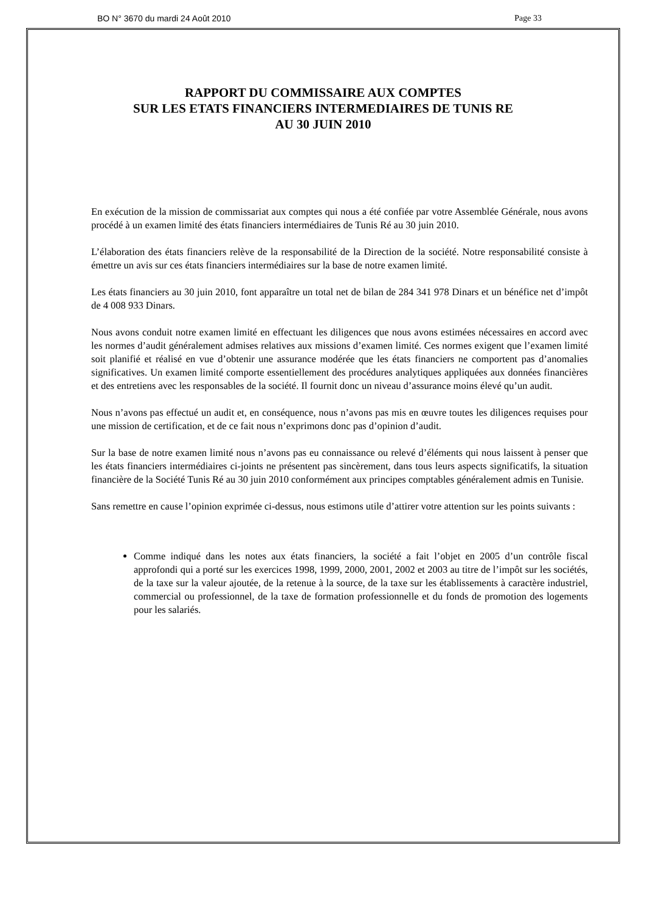BO N° 3670 du mardi 24 Août 2010 Page 33
RAPPORT DU COMMISSAIRE AUX COMPTES
SUR LES ETATS FINANCIERS INTERMEDIAIRES DE TUNIS RE
AU 30 JUIN 2010
En exécution de la mission de commissariat aux comptes qui nous a été confiée par votre Assemblée Générale, nous avons procédé à un examen limité des états financiers intermédiaires de Tunis Ré au 30 juin 2010.
L’élaboration des états financiers relève de la responsabilité de la Direction de la société. Notre responsabilité consiste à émettre un avis sur ces états financiers intermédiaires sur la base de notre examen limité.
Les états financiers au 30 juin 2010, font apparaître un total net de bilan de 284 341 978 Dinars et un bénéfice net d’impôt de 4 008 933 Dinars.
Nous avons conduit notre examen limité en effectuant les diligences que nous avons estimées nécessaires en accord avec les normes d’audit généralement admises relatives aux missions d’examen limité. Ces normes exigent que l’examen limité soit planifié et réalisé en vue d’obtenir une assurance modérée que les états financiers ne comportent pas d’anomalies significatives. Un examen limité comporte essentiellement des procédures analytiques appliquées aux données financières et des entretiens avec les responsables de la société. Il fournit donc un niveau d’assurance moins élevé qu’un audit.
Nous n’avons pas effectué un audit et, en conséquence, nous n’avons pas mis en œuvre toutes les diligences requises pour une mission de certification, et de ce fait nous n’exprimons donc pas d’opinion d’audit.
Sur la base de notre examen limité nous n’avons pas eu connaissance ou relevé d’éléments qui nous laissent à penser que les états financiers intermédiaires ci-joints ne présentent pas sincèrement, dans tous leurs aspects significatifs, la situation financière de la Société Tunis Ré au 30 juin 2010 conformément aux principes comptables généralement admis en Tunisie.
Sans remettre en cause l’opinion exprimée ci-dessus, nous estimons utile d’attirer votre attention sur les points suivants :
Comme indiqué dans les notes aux états financiers, la société a fait l’objet en 2005 d’un contrôle fiscal approfondi qui a porté sur les exercices 1998, 1999, 2000, 2001, 2002 et 2003 au titre de l’impôt sur les sociétés, de la taxe sur la valeur ajoutée, de la retenue à la source, de la taxe sur les établissements à caractère industriel, commercial ou professionnel, de la taxe de formation professionnelle et du fonds de promotion des logements pour les salariés.